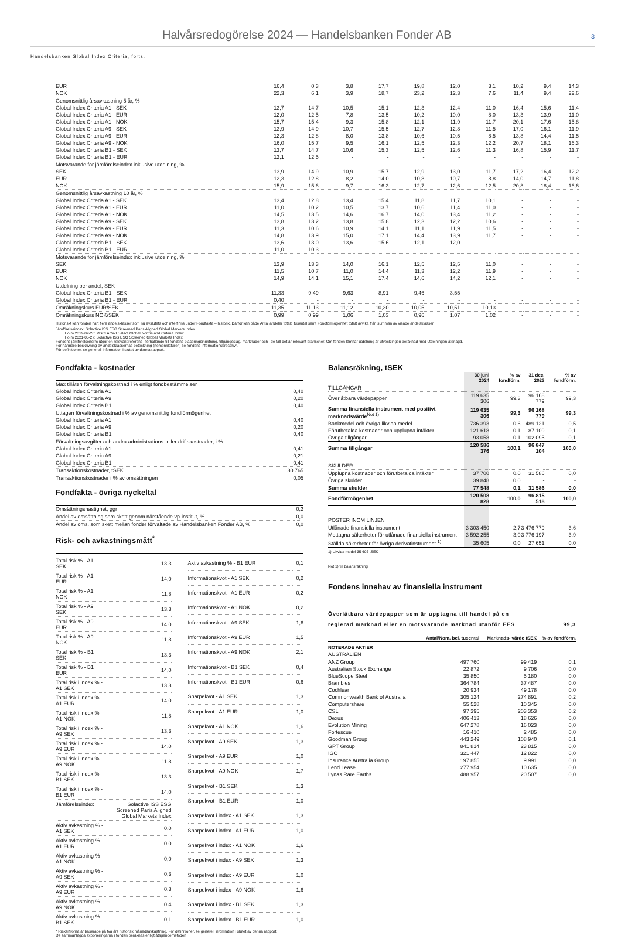Halvårsredogörelse 2024 — Handelsbanken Fonder AB
3
Handelsbanken Global Index Criteria, forts.
| EUR | 16,4 | 0,3 | 3,8 | 17,7 | 19,8 | 12,0 | 3,1 | 10,2 | 9,4 | 14,3 |
| NOK | 22,3 | 6,1 | 3,9 | 18,7 | 23,2 | 12,3 | 7,6 | 11,4 | 9,4 | 22,6 |
| Genomsnittlig årsavkastning 5 år, % | | | | | | | | | | |
| Global Index Criteria A1 - SEK | 13,7 | 14,7 | 10,5 | 15,1 | 12,3 | 12,4 | 11,0 | 16,4 | 15,6 | 11,4 |
| Global Index Criteria A1 - EUR | 12,0 | 12,5 | 7,8 | 13,5 | 10,2 | 10,0 | 8,0 | 13,3 | 13,9 | 11,0 |
| Global Index Criteria A1 - NOK | 15,7 | 15,4 | 9,3 | 15,8 | 12,1 | 11,9 | 11,7 | 20,1 | 17,6 | 15,8 |
| Global Index Criteria A9 - SEK | 13,9 | 14,9 | 10,7 | 15,5 | 12,7 | 12,8 | 11,5 | 17,0 | 16,1 | 11,9 |
| Global Index Criteria A9 - EUR | 12,3 | 12,8 | 8,0 | 13,8 | 10,6 | 10,5 | 8,5 | 13,8 | 14,4 | 11,5 |
| Global Index Criteria A9 - NOK | 16,0 | 15,7 | 9,5 | 16,1 | 12,5 | 12,3 | 12,2 | 20,7 | 18,1 | 16,3 |
| Global Index Criteria B1 - SEK | 13,7 | 14,7 | 10,6 | 15,3 | 12,5 | 12,6 | 11,3 | 16,8 | 15,9 | 11,7 |
| Global Index Criteria B1 - EUR | 12,1 | 12,5 | - | - | - | - | - | - | - | - |
| Motsvarande för jämförelseindex inklusive utdelning, % | | | | | | | | | | |
| SEK | 13,9 | 14,9 | 10,9 | 15,7 | 12,9 | 13,0 | 11,7 | 17,2 | 16,4 | 12,2 |
| EUR | 12,3 | 12,8 | 8,2 | 14,0 | 10,8 | 10,7 | 8,8 | 14,0 | 14,7 | 11,8 |
| NOK | 15,9 | 15,6 | 9,7 | 16,3 | 12,7 | 12,6 | 12,5 | 20,8 | 18,4 | 16,6 |
| Genomsnittlig årsavkastning 10 år, % | | | | | | | | | | |
| Global Index Criteria A1 - SEK | 13,4 | 12,8 | 13,4 | 15,4 | 11,8 | 11,7 | 10,1 | - | - | - |
| Global Index Criteria A1 - EUR | 11,0 | 10,2 | 10,5 | 13,7 | 10,6 | 11,4 | 11,0 | - | - | - |
| Global Index Criteria A1 - NOK | 14,5 | 13,5 | 14,6 | 16,7 | 14,0 | 13,4 | 11,2 | - | - | - |
| Global Index Criteria A9 - SEK | 13,8 | 13,2 | 13,8 | 15,8 | 12,3 | 12,2 | 10,6 | - | - | - |
| Global Index Criteria A9 - EUR | 11,3 | 10,6 | 10,9 | 14,1 | 11,1 | 11,9 | 11,5 | - | - | - |
| Global Index Criteria A9 - NOK | 14,8 | 13,9 | 15,0 | 17,1 | 14,4 | 13,9 | 11,7 | - | - | - |
| Global Index Criteria B1 - SEK | 13,6 | 13,0 | 13,6 | 15,6 | 12,1 | 12,0 | - | - | - | - |
| Global Index Criteria B1 - EUR | 11,0 | 10,3 | - | - | - | - | - | - | - | - |
| Motsvarande för jämförelseindex inklusive utdelning, % | | | | | | | | | | |
| SEK | 13,9 | 13,3 | 14,0 | 16,1 | 12,5 | 12,5 | 11,0 | - | - | - |
| EUR | 11,5 | 10,7 | 11,0 | 14,4 | 11,3 | 12,2 | 11,9 | - | - | - |
| NOK | 14,9 | 14,1 | 15,1 | 17,4 | 14,6 | 14,2 | 12,1 | - | - | - |
| Utdelning per andel, SEK | | | | | | | | | | |
| Global Index Criteria B1 - SEK | 11,33 | 9,49 | 9,63 | 8,91 | 9,46 | 3,55 | - | - | - | - |
| Global Index Criteria B1 - EUR | 0,40 | - | - | - | - | - | - | - | - | - |
| Omräkningskurs EUR/SEK | 11,35 | 11,13 | 11,12 | 10,30 | 10,05 | 10,51 | 10,13 | - | - | - |
| Omräkningskurs NOK/SEK | 0,99 | 0,99 | 1,06 | 1,03 | 0,96 | 1,07 | 1,02 | - | - | - |
Historiskt kan fonden haft flera andelsklasser som nu avslutats och inte finns under Fondfakta – historik. Därför kan både Antal andelar totalt, tusental samt Fondförmögenhet totalt avvika från summan av visade andelsklasser.
Jämförelseindex: Solactive ISS ESG Screened Paris Aligned Global Markets Index
T o m 2019-02-28: MSCI ACWI Select Global Norms and Criteria Index
T o m 2021-05-27: Solactive ISS ESG Screened Global Markets Index.
Fondens jämförelsenorm utgör en relevant referens i förhållande till fondens placeringsinriktning, tillgångsslag, marknader och i de fall det är relevant branscher. Om fonden lämnar utdelning är utvecklingen beräknad med utdelningen återlagd.
För närmare beskrivning av andelsklassernas beteckning (nomenklaturen) se fondens informationsbroschyr,
För definitioner, se generell information i slutet av denna rapport.
Fondfakta - kostnader
| Max tillåten förvaltningskostnad i % enligt fondbestämmelser | |
| Global Index Criteria A1 | 0,40 |
| Global Index Criteria A9 | 0,20 |
| Global Index Criteria B1 | 0,40 |
| Uttagen förvaltningskostnad i % av genomsnittlig fondförmögenhet | |
| Global Index Criteria A1 | 0,40 |
| Global Index Criteria A9 | 0,20 |
| Global Index Criteria B1 | 0,40 |
| Förvaltningsavgifter och andra administrations- eller driftskostnader, i % | |
| Global Index Criteria A1 | 0,41 |
| Global Index Criteria A9 | 0,21 |
| Global Index Criteria B1 | 0,41 |
| Transaktionskostnader, tSEK | 30 765 |
| Transaktionskostnader i % av omsättningen | 0,05 |
Fondfakta - övriga nyckeltal
| Omsättningshastighet, ggr | 0,2 |
| Andel av omsättning som skett genom närstående vp-institut, % | 0,0 |
| Andel av oms. som skett mellan fonder förvaltade av Handelsbanken Fonder AB, % | 0,0 |
Risk- och avkastningsmått<sup>*</sup>
| Total risk % - A1 SEK | 13,3 |
| Total risk % - A1 EUR | 14,0 |
| Total risk % - A1 NOK | 11,8 |
| Total risk % - A9 SEK | 13,3 |
| Total risk % - A9 EUR | 14,0 |
| Total risk % - A9 NOK | 11,8 |
| Total risk % - B1 SEK | 13,3 |
| Total risk % - B1 EUR | 14,0 |
| Total risk i index % - A1 SEK | 13,3 |
| Total risk i index % - A1 EUR | 14,0 |
| Total risk i index % - A1 NOK | 11,8 |
| Total risk i index % - A9 SEK | 13,3 |
| Total risk i index % - A9 EUR | 14,0 |
| Total risk i index % - A9 NOK | 11,8 |
| Total risk i index % - B1 SEK | 13,3 |
| Total risk i index % - B1 EUR | 14,0 |
| Jämförelseindex | Solactive ISS ESG Screened Paris Aligned Global Markets Index |
| Aktiv avkastning % - A1 SEK | 0,0 |
| Aktiv avkastning % - A1 EUR | 0,0 |
| Aktiv avkastning % - A1 NOK | 0,0 |
| Aktiv avkastning % - A9 SEK | 0,3 |
| Aktiv avkastning % - A9 EUR | 0,3 |
| Aktiv avkastning % - A9 NOK | 0,4 |
| Aktiv avkastning % - B1 SEK | 0,1 |
| Aktiv avkastning % - B1 EUR | 0,1 |
| Informationskvot - A1 SEK | 0,2 |
| Informationskvot - A1 EUR | 0,2 |
| Informationskvot - A1 NOK | 0,2 |
| Informationskvot - A9 SEK | 1,6 |
| Informationskvot - A9 EUR | 1,5 |
| Informationskvot - A9 NOK | 2,1 |
| Informationskvot - B1 SEK | 0,4 |
| Informationskvot - B1 EUR | 0,6 |
| Sharpekvot - A1 SEK | 1,3 |
| Sharpekvot - A1 EUR | 1,0 |
| Sharpekvot - A1 NOK | 1,6 |
| Sharpekvot - A9 SEK | 1,3 |
| Sharpekvot - A9 EUR | 1,0 |
| Sharpekvot - A9 NOK | 1,7 |
| Sharpekvot - B1 SEK | 1,3 |
| Sharpekvot - B1 EUR | 1,0 |
| Sharpekvot i index - A1 SEK | 1,3 |
| Sharpekvot i index - A1 EUR | 1,0 |
| Sharpekvot i index - A1 NOK | 1,6 |
| Sharpekvot i index - A9 SEK | 1,3 |
| Sharpekvot i index - A9 EUR | 1,0 |
| Sharpekvot i index - A9 NOK | 1,6 |
| Sharpekvot i index - B1 SEK | 1,3 |
| Sharpekvot i index - B1 EUR | 1,0 |
* Risksiffrorna är baserade på två års historisk månadsavkastning. För definitioner, se generell information i slutet av denna rapport.
De sammanlagda exponeringarna i fonden beräknas enligt åtagandemetoden
Balansräkning, tSEK
| | 30 juni 2024 | % av fondförm. | 31 dec. 2023 | % av fondförm. |
| --- | --- | --- | --- | --- |
| TILLGÅNGAR | | | | |
| Överlåtbara värdepapper | 119 635 306 | 99,3 | 96 168 779 | 99,3 |
| Summa finansiella instrument med positivt marknadsvärde<sup>Not 1)</sup> | 119 635 306 | 99,3 | 96 168 779 | 99,3 |
| Bankmedel och övriga likvida medel | 736 393 | 0,6 | 489 121 | 0,5 |
| Förutbetalda kostnader och upplupna intäkter | 121 618 | 0,1 | 87 109 | 0,1 |
| Övriga tillgångar | 93 058 | 0,1 | 102 095 | 0,1 |
| Summa tillgångar | 120 586 376 | 100,1 | 96 847 104 | 100,0 |
| SKULDER | | | | |
| Upplupna kostnader och förutbetalda intäkter | 37 700 | 0,0 | 31 586 | 0,0 |
| Övriga skulder | 39 848 | 0,0 | - | - |
| Summa skulder | 77 548 | 0,1 | 31 586 | 0,0 |
| Fondförmögenhet | 120 508 828 | 100,0 | 96 815 518 | 100,0 |
| POSTER INOM LINJEN | | | | |
| Utlånade finansiella instrument | 3 303 450 | 2,7 | 3 476 779 | 3,6 |
| Mottagna säkerheter för utlånade finansiella instrument | 3 592 255 | 3,0 | 3 776 197 | 3,9 |
| Ställda säkerheter för övriga derivatinstrument <sup>1)</sup> | 35 605 | 0,0 | 27 651 | 0,0 |
1) Likvida medel 35 605 tSEK
Not 1) till balansräkning
Fondens innehav av finansiella instrument
Överlåtbara värdepapper som är upptagna till handel på en
reglerad marknad eller en motsvarande marknad utanför EES 99,3
| | Antal/Nom. bel. tusental | Marknads- värde tSEK | % av fondförm. |
| --- | --- | --- | --- |
| NOTERADE AKTIER | | | |
| AUSTRALIEN | | | |
| ANZ Group | 497 760 | 99 419 | 0,1 |
| Australian Stock Exchange | 22 872 | 9 706 | 0,0 |
| BlueScope Steel | 35 850 | 5 180 | 0,0 |
| Brambles | 364 784 | 37 487 | 0,0 |
| Cochlear | 20 934 | 49 178 | 0,0 |
| Commonwealth Bank of Australia | 305 124 | 274 891 | 0,2 |
| Computershare | 55 528 | 10 345 | 0,0 |
| CSL | 97 395 | 203 353 | 0,2 |
| Dexus | 406 413 | 18 626 | 0,0 |
| Evolution Mining | 647 278 | 16 023 | 0,0 |
| Fortescue | 16 410 | 2 485 | 0,0 |
| Goodman Group | 443 249 | 108 940 | 0,1 |
| GPT Group | 841 814 | 23 815 | 0,0 |
| IGO | 321 447 | 12 822 | 0,0 |
| Insurance Australia Group | 197 855 | 9 991 | 0,0 |
| Lend Lease | 277 954 | 10 635 | 0,0 |
| Lynas Rare Earths | 488 957 | 20 507 | 0,0 |